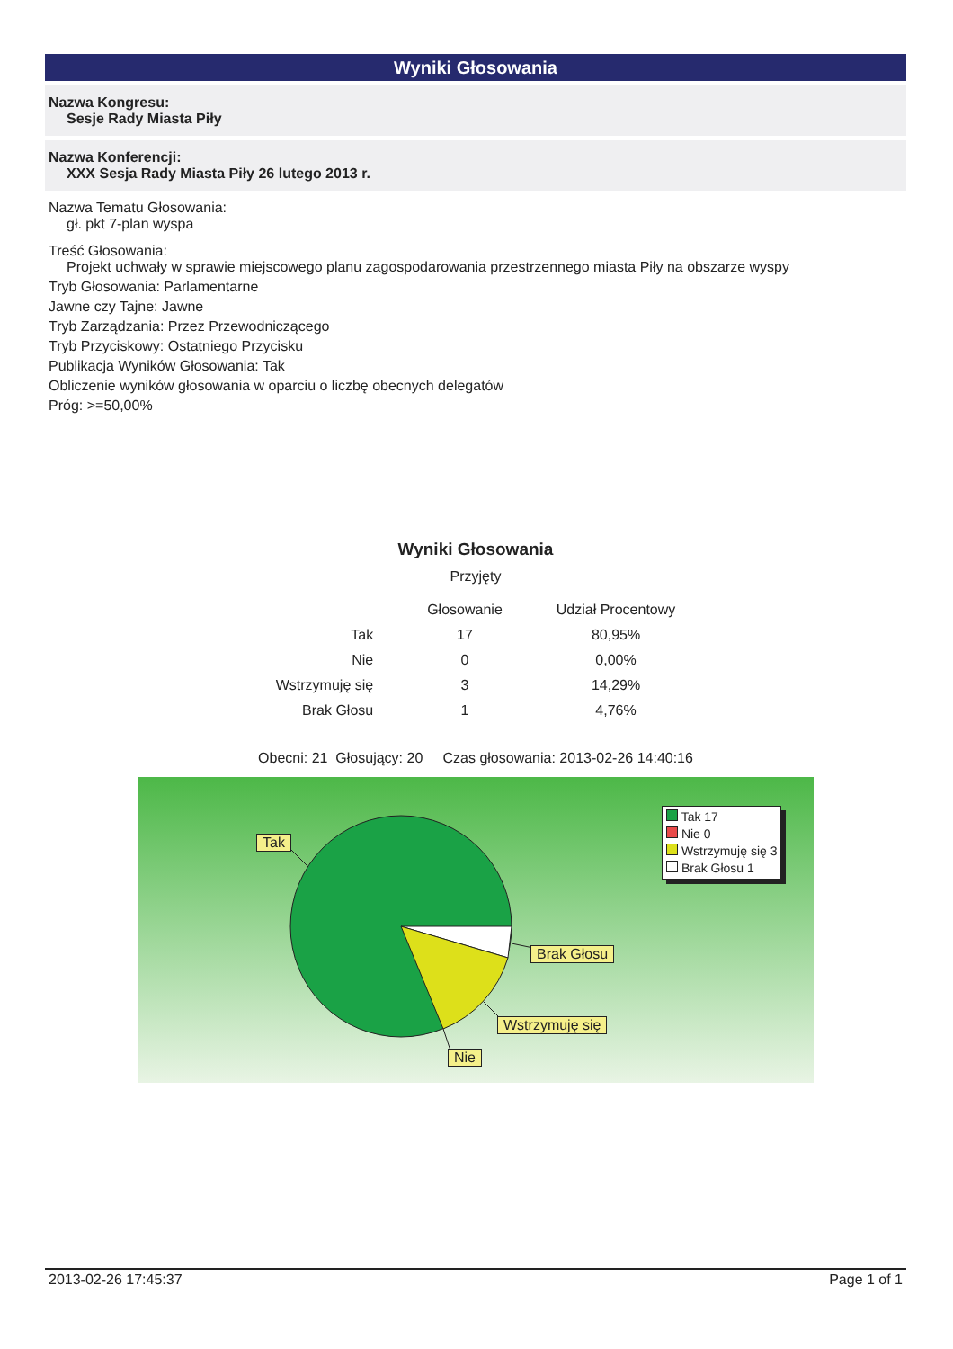Wyniki Głosowania
Nazwa Kongresu:
Sesje Rady Miasta Piły
Nazwa Konferencji:
XXX Sesja Rady Miasta Piły 26 lutego 2013 r.
Nazwa Tematu Głosowania:
gł. pkt 7-plan wyspa
Treść Głosowania:
Projekt uchwały w sprawie miejscowego planu zagospodarowania przestrzennego miasta Piły na obszarze wyspy
Tryb Głosowania: Parlamentarne
Jawne czy Tajne: Jawne
Tryb Zarządzania: Przez Przewodniczącego
Tryb Przyciskowy: Ostatniego Przycisku
Publikacja Wyników Głosowania: Tak
Obliczenie wyników głosowania w oparciu o liczbę obecnych delegatów
Próg: >=50,00%
Wyniki Głosowania
Przyjęty
| | Głosowanie | Udział Procentowy |
| --- | --- | --- |
| Tak | 17 | 80,95% |
| Nie | 0 | 0,00% |
| Wstrzymuję się | 3 | 14,29% |
| Brak Głosu | 1 | 4,76% |
Obecni: 21 Głosujący: 20 Czas głosowania: 2013-02-26 14:40:16
Tak
Brak Głosu
Wstrzymuję się
Nie
Tak 17
Nie 0
Wstrzymuję się 3
Brak Głosu 1
2013-02-26 17:45:37 Page 1 of 1